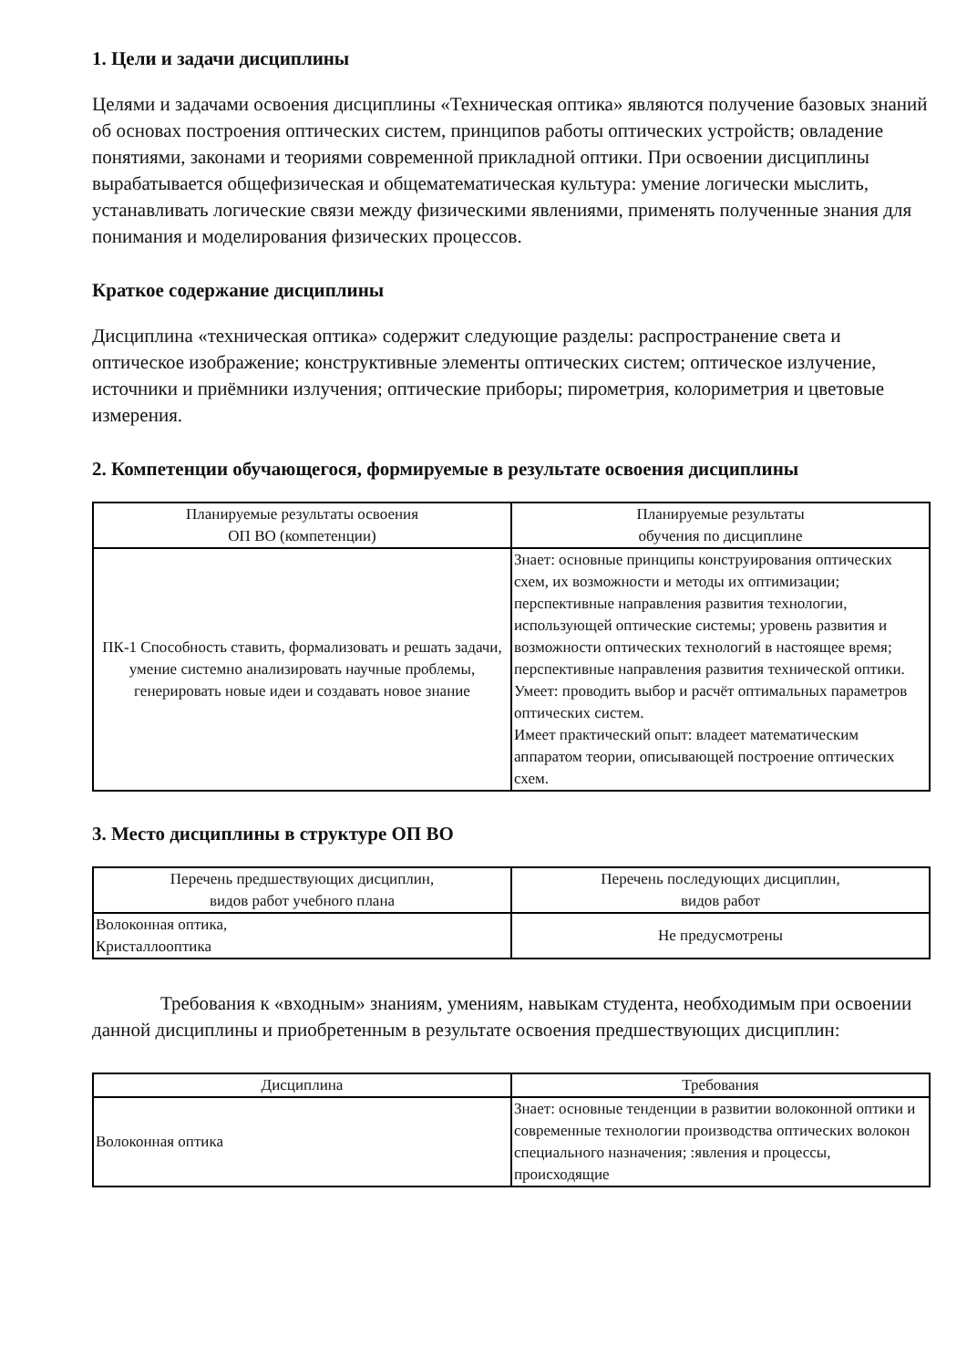1. Цели и задачи дисциплины
Целями и задачами освоения дисциплины «Техническая оптика» являются получение базовых знаний об основах построения оптических систем, принципов работы оптических устройств; овладение понятиями, законами и теориями современной прикладной оптики. При освоении дисциплины вырабатывается общефизическая и общематематическая культура: умение логически мыслить, устанавливать логические связи между физическими явлениями, применять полученные знания для понимания и моделирования физических процессов.
Краткое содержание дисциплины
Дисциплина «техническая оптика» содержит следующие разделы: распространение света и оптическое изображение; конструктивные элементы оптических систем; оптическое излучение, источники и приёмники излучения; оптические приборы; пирометрия, колориметрия и цветовые измерения.
2. Компетенции обучающегося, формируемые в результате освоения дисциплины
| Планируемые результаты освоения ОП ВО (компетенции) | Планируемые результаты обучения по дисциплине |
| --- | --- |
| ПК-1 Способность ставить, формализовать и решать задачи, умение системно анализировать научные проблемы, генерировать новые идеи и создавать новое знание | Знает: основные принципы конструирования оптических схем, их возможности и методы их оптимизации; перспективные направления развития технологии, использующей оптические системы; уровень развития и возможности оптических технологий в настоящее время; перспективные направления развития технической оптики. Умеет: проводить выбор и расчёт оптимальных параметров оптических систем. Имеет практический опыт: владеет математическим аппаратом теории, описывающей построение оптических схем. |
3. Место дисциплины в структуре ОП ВО
| Перечень предшествующих дисциплин, видов работ учебного плана | Перечень последующих дисциплин, видов работ |
| --- | --- |
| Волоконная оптика, Кристаллооптика | Не предусмотрены |
Требования к «входным» знаниям, умениям, навыкам студента, необходимым при освоении данной дисциплины и приобретенным в результате освоения предшествующих дисциплин:
| Дисциплина | Требования |
| --- | --- |
| Волоконная оптика | Знает: основные тенденции в развитии волоконной оптики и современные технологии производства оптических волокон специального назначения; :явления и процессы, происходящие |